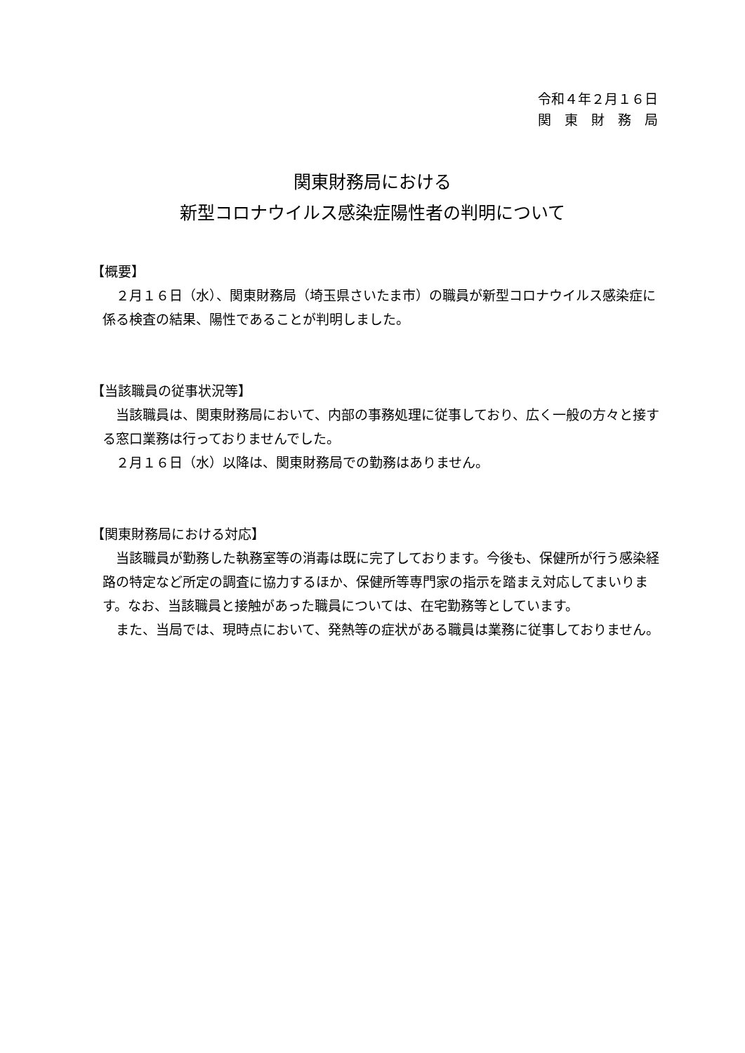令和４年２月１６日
関　東　財　務　局
関東財務局における
新型コロナウイルス感染症陽性者の判明について
【概要】
　２月１６日（水）、関東財務局（埼玉県さいたま市）の職員が新型コロナウイルス感染症に係る検査の結果、陽性であることが判明しました。
【当該職員の従事状況等】
　当該職員は、関東財務局において、内部の事務処理に従事しており、広く一般の方々と接する窓口業務は行っておりませんでした。
　２月１６日（水）以降は、関東財務局での勤務はありません。
【関東財務局における対応】
　当該職員が勤務した執務室等の消毒は既に完了しております。今後も、保健所が行う感染経路の特定など所定の調査に協力するほか、保健所等専門家の指示を踏まえ対応してまいります。なお、当該職員と接触があった職員については、在宅勤務等としています。
　また、当局では、現時点において、発熱等の症状がある職員は業務に従事しておりません。